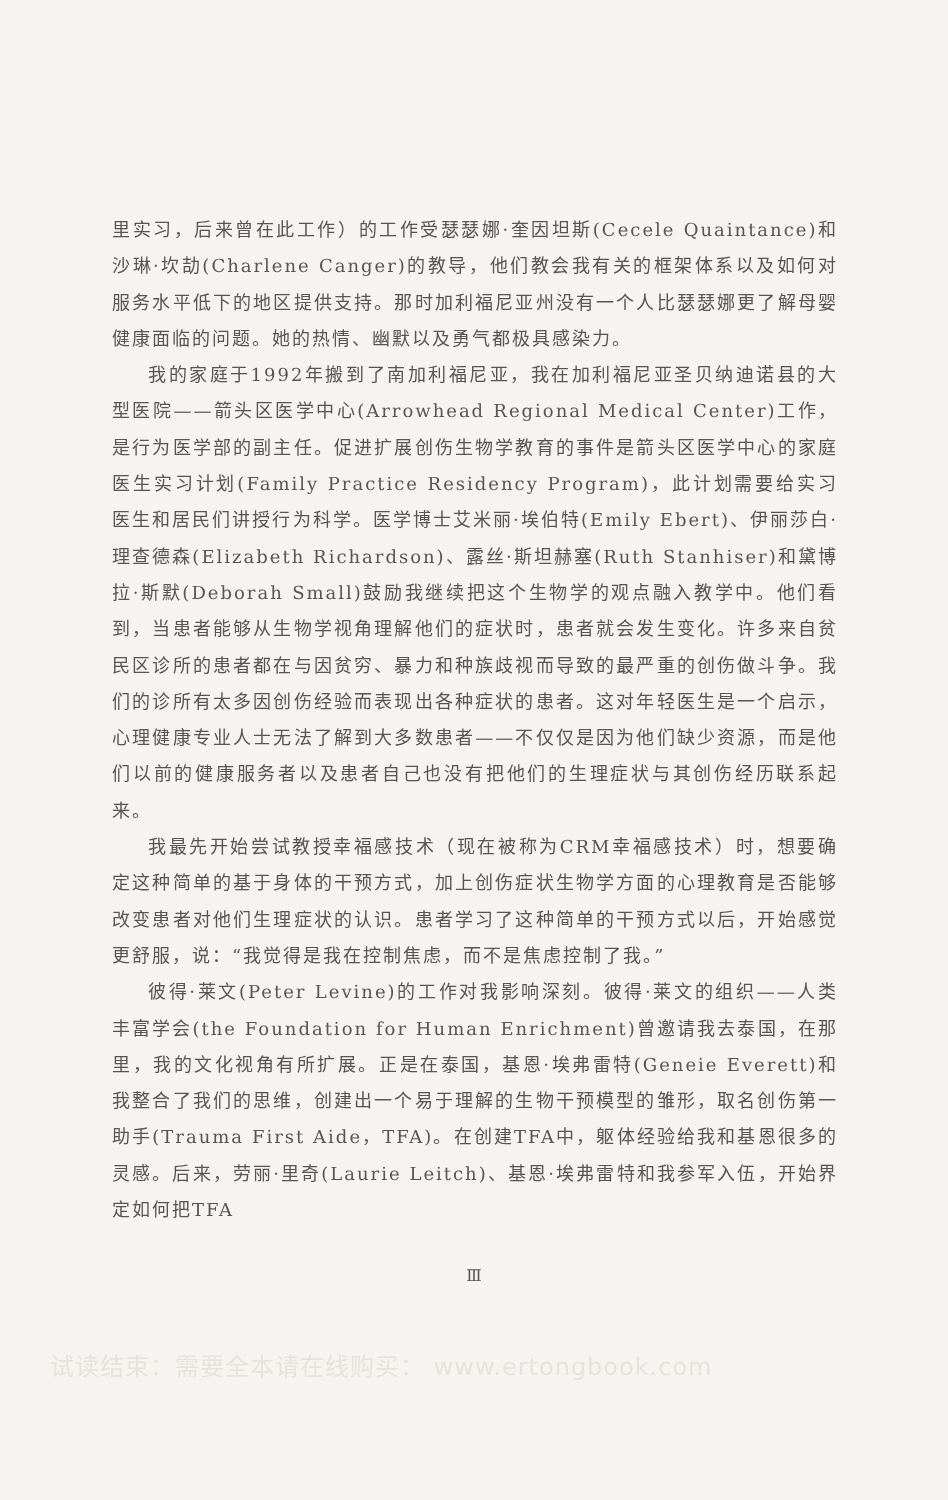里实习，后来曾在此工作）的工作受瑟瑟娜·奎因坦斯(Cecele Quaintance)和沙琳·坎劼(Charlene Canger)的教导，他们教会我有关的框架体系以及如何对服务水平低下的地区提供支持。那时加利福尼亚州没有一个人比瑟瑟娜更了解母婴健康面临的问题。她的热情、幽默以及勇气都极具感染力。
我的家庭于1992年搬到了南加利福尼亚，我在加利福尼亚圣贝纳迪诺县的大型医院——箭头区医学中心(Arrowhead Regional Medical Center)工作，是行为医学部的副主任。促进扩展创伤生物学教育的事件是箭头区医学中心的家庭医生实习计划(Family Practice Residency Program)，此计划需要给实习医生和居民们讲授行为科学。医学博士艾米丽·埃伯特(Emily Ebert)、伊丽莎白·理查德森(Elizabeth Richardson)、露丝·斯坦赫塞(Ruth Stanhiser)和黛博拉·斯默(Deborah Small)鼓励我继续把这个生物学的观点融入教学中。他们看到，当患者能够从生物学视角理解他们的症状时，患者就会发生变化。许多来自贫民区诊所的患者都在与因贫穷、暴力和种族歧视而导致的最严重的创伤做斗争。我们的诊所有太多因创伤经验而表现出各种症状的患者。这对年轻医生是一个启示，心理健康专业人士无法了解到大多数患者——不仅仅是因为他们缺少资源，而是他们以前的健康服务者以及患者自己也没有把他们的生理症状与其创伤经历联系起来。
我最先开始尝试教授幸福感技术（现在被称为CRM幸福感技术）时，想要确定这种简单的基于身体的干预方式，加上创伤症状生物学方面的心理教育是否能够改变患者对他们生理症状的认识。患者学习了这种简单的干预方式以后，开始感觉更舒服，说：“我觉得是我在控制焦虑，而不是焦虑控制了我。”
彼得·莱文(Peter Levine)的工作对我影响深刻。彼得·莱文的组织——人类丰富学会(the Foundation for Human Enrichment)曾邀请我去泰国，在那里，我的文化视角有所扩展。正是在泰国，基恩·埃弗雷特(Geneie Everett)和我整合了我们的思维，创建出一个易于理解的生物干预模型的雏形，取名创伤第一助手(Trauma First Aide，TFA)。在创建TFA中，躯体经验给我和基恩很多的灵感。后来，劳丽·里奇(Laurie Leitch)、基恩·埃弗雷特和我参军入伍，开始界定如何把TFA
Ⅲ
试读结束：需要全本请在线购买： www.ertongbook.com